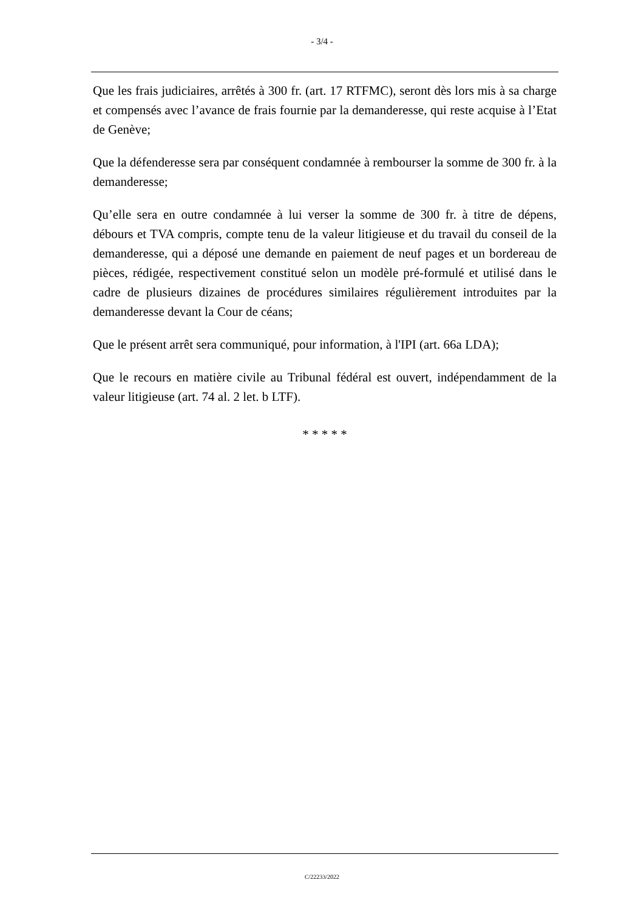- 3/4 -
Que les frais judiciaires, arrêtés à 300 fr. (art. 17 RTFMC), seront dès lors mis à sa charge et compensés avec l’avance de frais fournie par la demanderesse, qui reste acquise à l’Etat de Genève;
Que la défenderesse sera par conséquent condamnée à rembourser la somme de 300 fr. à la demanderesse;
Qu’elle sera en outre condamnée à lui verser la somme de 300 fr. à titre de dépens, débours et TVA compris, compte tenu de la valeur litigieuse et du travail du conseil de la demanderesse, qui a déposé une demande en paiement de neuf pages et un bordereau de pièces, rédigée, respectivement constitué selon un modèle pré-formulé et utilisé dans le cadre de plusieurs dizaines de procédures similaires régulièrement introduites par la demanderesse devant la Cour de céans;
Que le présent arrêt sera communiqué, pour information, à l'IPI (art. 66a LDA);
Que le recours en matière civile au Tribunal fédéral est ouvert, indépendamment de la valeur litigieuse (art. 74 al. 2 let. b LTF).
* * * * *
C/22233/2022